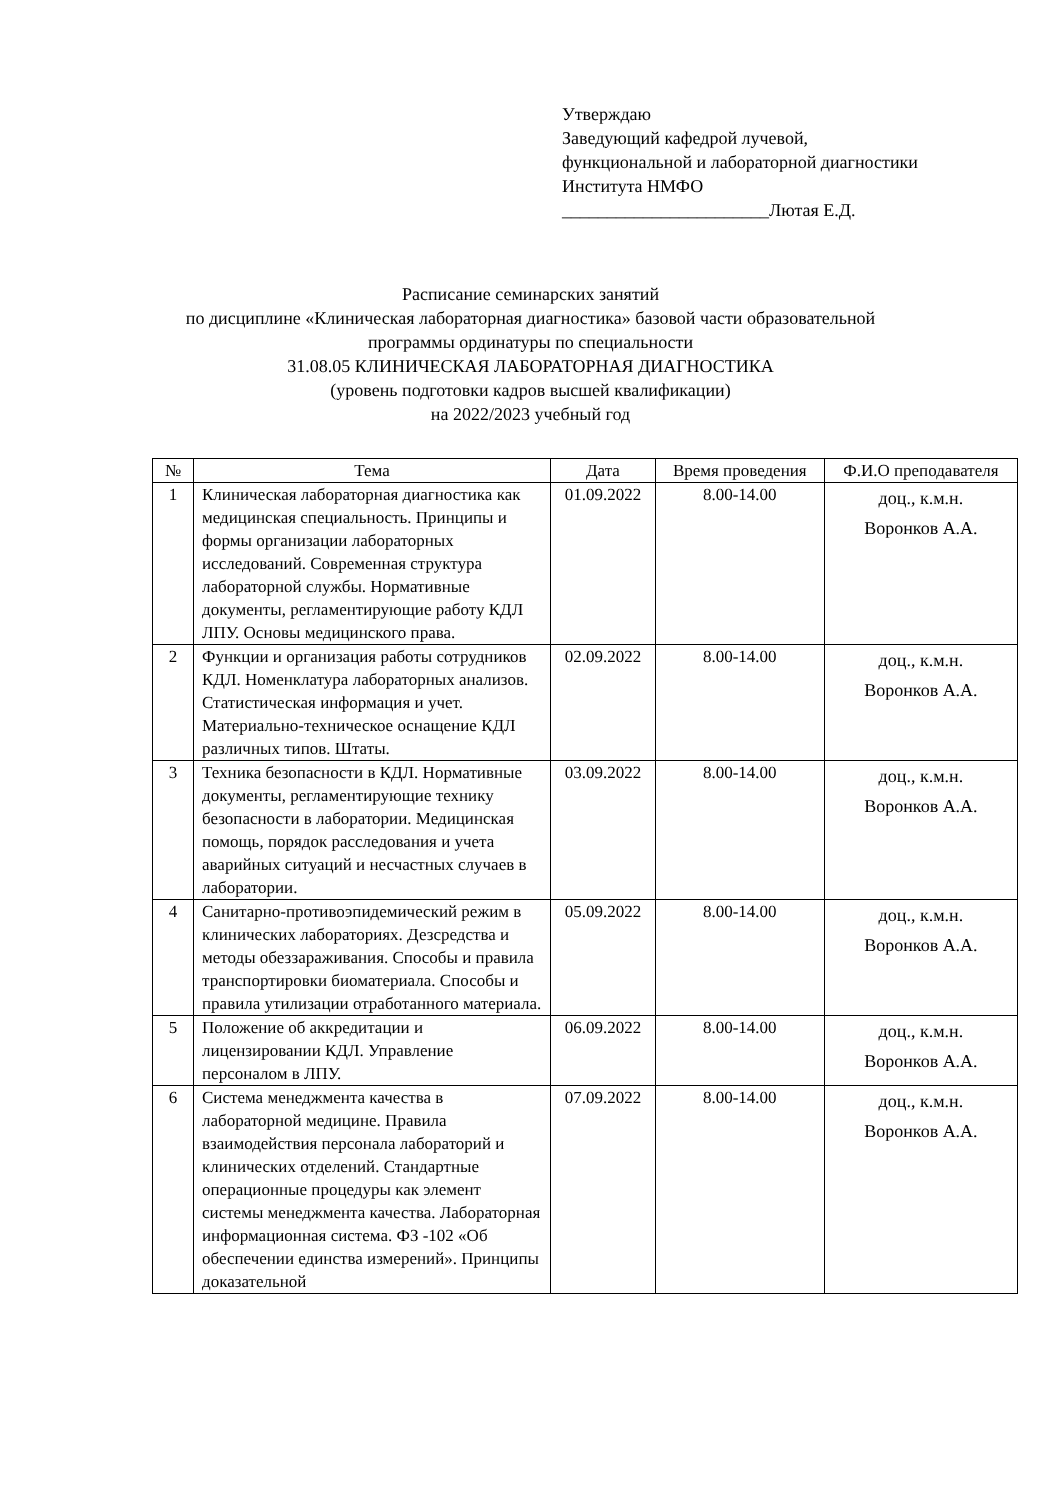Утверждаю
Заведующий кафедрой лучевой,
функциональной и лабораторной диагностики
Институтa НМФО
_______________________Лютая Е.Д.
Расписание семинарских занятий
по дисциплине «Клиническая лабораторная диагностика» базовой части образовательной
программы ординатуры по специальности
31.08.05 КЛИНИЧЕСКАЯ ЛАБОРАТОРНАЯ ДИАГНОСТИКА
(уровень подготовки кадров высшей квалификации)
на 2022/2023 учебный год
| № | Тема | Дата | Время проведения | Ф.И.О преподавателя |
| --- | --- | --- | --- | --- |
| 1 | Клиническая лабораторная диагностика как медицинская специальность. Принципы и формы организации лабораторных исследований. Современная структура лабораторной службы. Нормативные документы, регламентирующие работу КДЛ ЛПУ. Основы медицинского права. | 01.09.2022 | 8.00-14.00 | доц., к.м.н. Воронков А.А. |
| 2 | Функции и организация работы сотрудников КДЛ. Номенклатура лабораторных анализов. Статистическая информация и учет. Материально-техническое оснащение КДЛ различных типов. Штаты. | 02.09.2022 | 8.00-14.00 | доц., к.м.н. Воронков А.А. |
| 3 | Техника безопасности в КДЛ. Нормативные документы, регламентирующие технику безопасности в лаборатории. Медицинская помощь, порядок расследования и учета аварийных ситуаций и несчастных случаев в лаборатории. | 03.09.2022 | 8.00-14.00 | доц., к.м.н. Воронков А.А. |
| 4 | Санитарно-противоэпидемический режим в клинических лабораториях. Дезсредства и методы обеззараживания. Способы и правила транспортировки биоматериала. Способы и правила утилизации отработанного материала. | 05.09.2022 | 8.00-14.00 | доц., к.м.н. Воронков А.А. |
| 5 | Положение об аккредитации и лицензировании КДЛ. Управление персоналом в ЛПУ. | 06.09.2022 | 8.00-14.00 | доц., к.м.н. Воронков А.А. |
| 6 | Система менеджмента качества в лабораторной медицине. Правила взаимодействия персонала лабораторий и клинических отделений. Стандартные операционные процедуры как элемент системы менеджмента качества. Лабораторная информационная система. ФЗ -102 «Об обеспечении единства измерений». Принципы доказательной | 07.09.2022 | 8.00-14.00 | доц., к.м.н. Воронков А.А. |